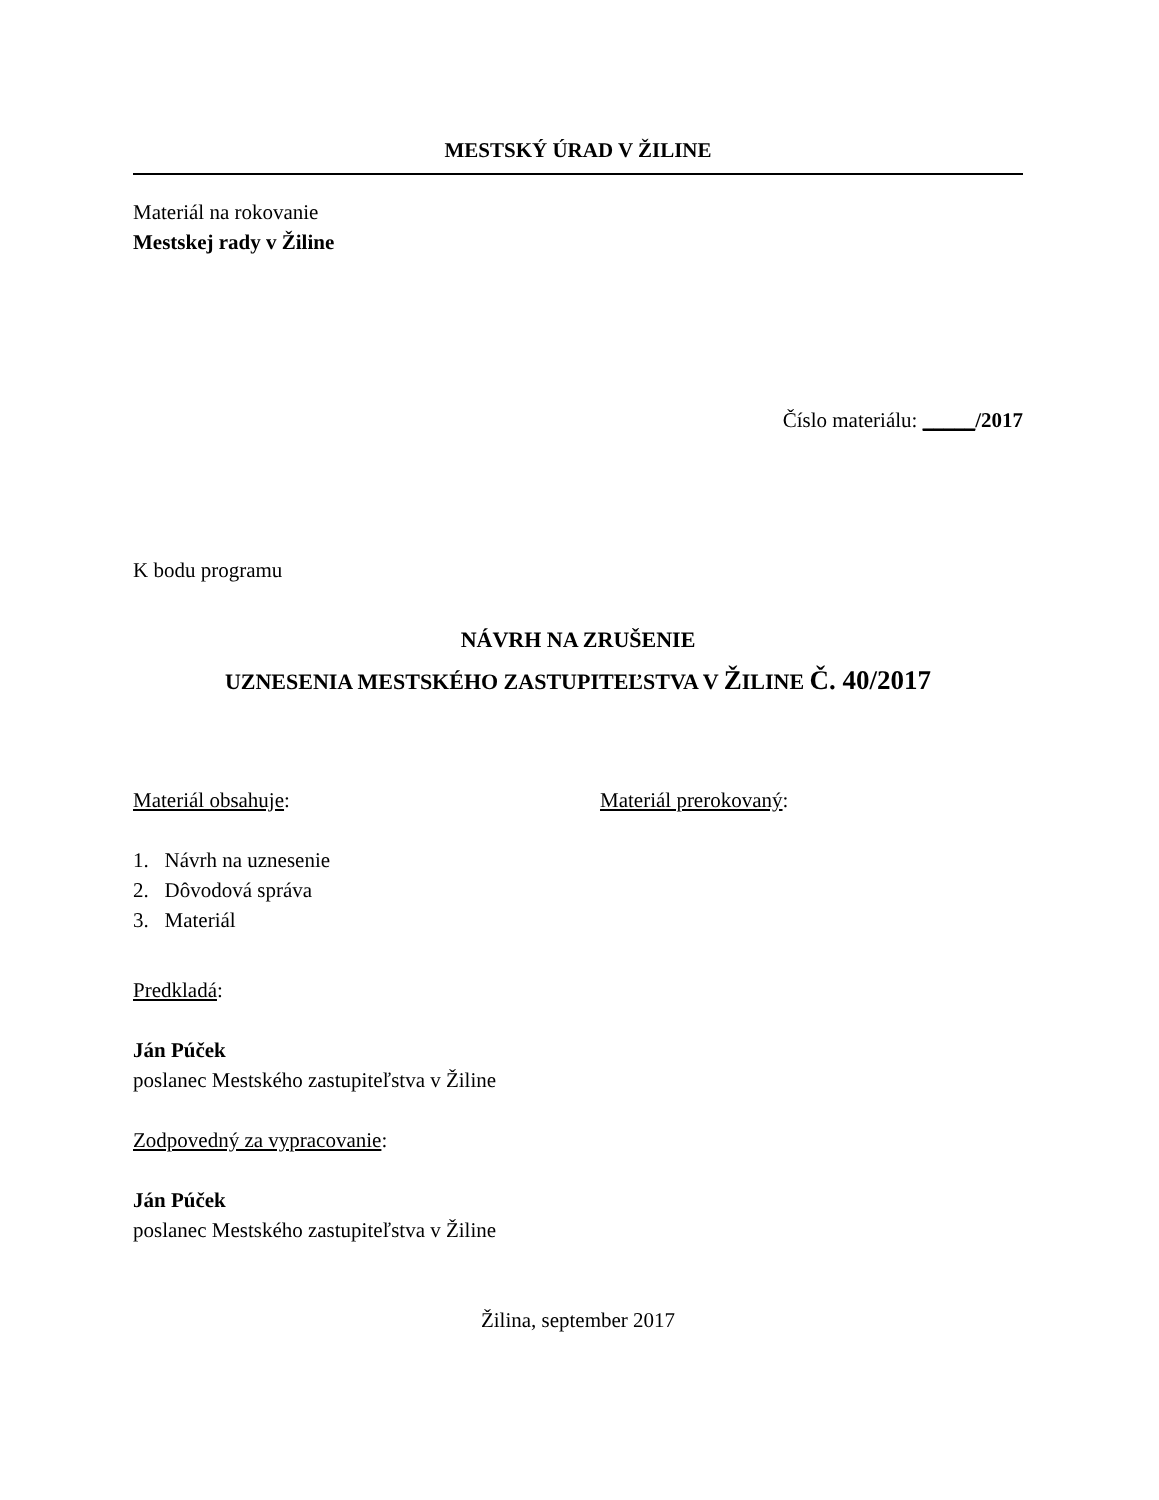MESTSKÝ ÚRAD V ŽILINE
Materiál na rokovanie
Mestskej rady v Žiline
Číslo materiálu: _____/2017
K bodu programu
NÁVRH NA ZRUŠENIE
UZNESENIA MESTSKÉHO ZASTUPITEĽSTVA V ŽILINE Č. 40/2017
Materiál obsahuje: Materiál prerokovaný:
1. Návrh na uznesenie
2. Dôvodová správa
3. Materiál
Predkladá:
Ján Púček
poslanec Mestského zastupiteľstva v Žiline
Zodpovedný za vypracovanie:
Ján Púček
poslanec Mestského zastupiteľstva v Žiline
Žilina, september 2017